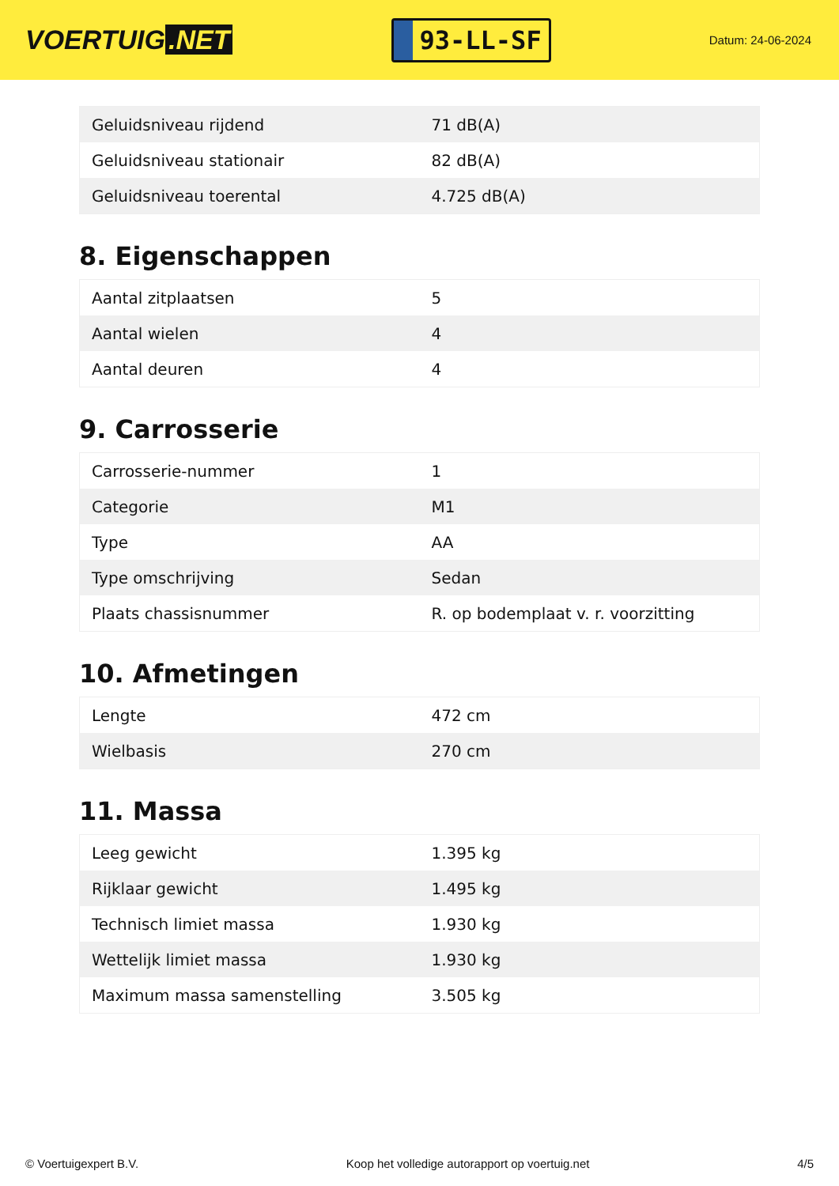VOERTUIG.NET
93-LL-SF
Datum: 24-06-2024
| Geluidsniveau rijdend | 71 dB(A) |
| Geluidsniveau stationair | 82 dB(A) |
| Geluidsniveau toerental | 4.725 dB(A) |
8. Eigenschappen
| Aantal zitplaatsen | 5 |
| Aantal wielen | 4 |
| Aantal deuren | 4 |
9. Carrosserie
| Carrosserie-nummer | 1 |
| Categorie | M1 |
| Type | AA |
| Type omschrijving | Sedan |
| Plaats chassisnummer | R. op bodemplaat v. r. voorzitting |
10. Afmetingen
| Lengte | 472 cm |
| Wielbasis | 270 cm |
11. Massa
| Leeg gewicht | 1.395 kg |
| Rijklaar gewicht | 1.495 kg |
| Technisch limiet massa | 1.930 kg |
| Wettelijk limiet massa | 1.930 kg |
| Maximum massa samenstelling | 3.505 kg |
© Voertuigexpert B.V. Koop het volledige autorapport op voertuig.net 4/5